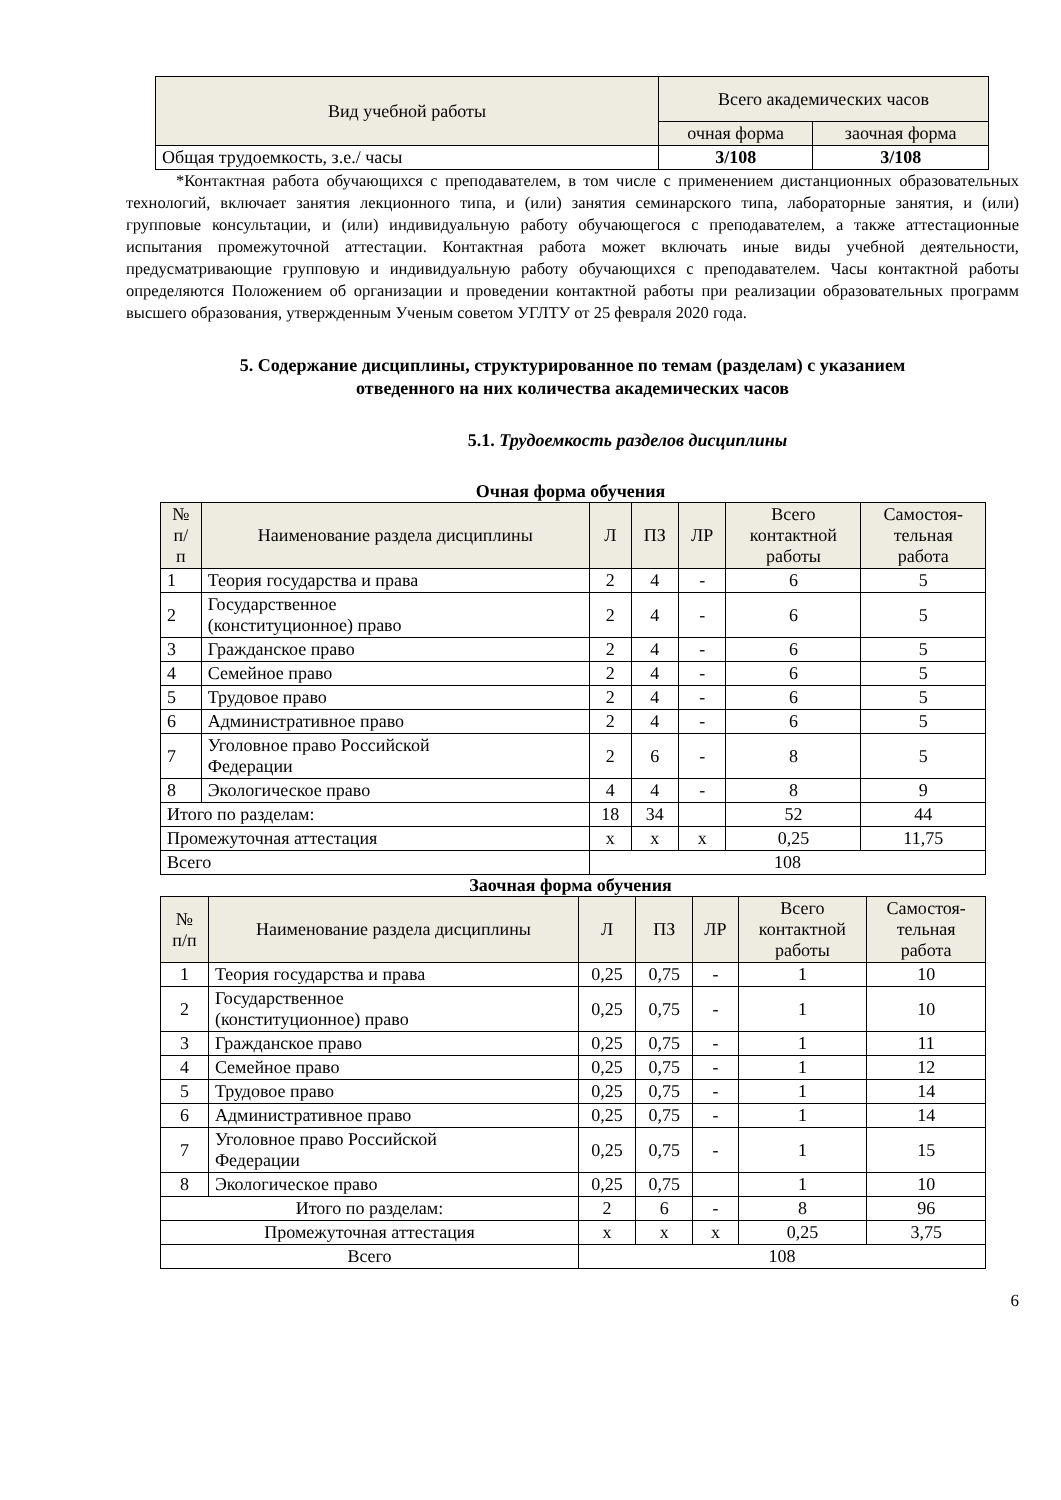| Вид учебной работы | Всего академических часов | |
| --- | --- | --- |
| | очная форма | заочная форма |
| Общая трудоемкость, з.е./ часы | 3/108 | 3/108 |
*Контактная работа обучающихся с преподавателем, в том числе с применением дистанционных образовательных технологий, включает занятия лекционного типа, и (или) занятия семинарского типа, лабораторные занятия, и (или) групповые консультации, и (или) индивидуальную работу обучающегося с преподавателем, а также аттестационные испытания промежуточной аттестации. Контактная работа может включать иные виды учебной деятельности, предусматривающие групповую и индивидуальную работу обучающихся с преподавателем. Часы контактной работы определяются Положением об организации и проведении контактной работы при реализации образовательных программ высшего образования, утвержденным Ученым советом УГЛТУ от 25 февраля 2020 года.
5. Содержание дисциплины, структурированное по темам (разделам) с указанием
отведенного на них количества академических часов
5.1. Трудоемкость разделов дисциплины
Очная форма обучения
| № п/ п | Наименование раздела дисциплины | Л | ПЗ | ЛР | Всего контактной работы | Самостоя- тельная работа |
| --- | --- | --- | --- | --- | --- | --- |
| 1 | Теория государства и права | 2 | 4 | - | 6 | 5 |
| 2 | Государственное (конституционное) право | 2 | 4 | - | 6 | 5 |
| 3 | Гражданское право | 2 | 4 | - | 6 | 5 |
| 4 | Семейное право | 2 | 4 | - | 6 | 5 |
| 5 | Трудовое право | 2 | 4 | - | 6 | 5 |
| 6 | Административное право | 2 | 4 | - | 6 | 5 |
| 7 | Уголовное право Российской Федерации | 2 | 6 | - | 8 | 5 |
| 8 | Экологическое право | 4 | 4 | - | 8 | 9 |
| Итого по разделам: | | 18 | 34 | | 52 | 44 |
| Промежуточная аттестация | | x | x | x | 0,25 | 11,75 |
| Всего | | 108 | | | | |
Заочная форма обучения
| № п/п | Наименование раздела дисциплины | Л | ПЗ | ЛР | Всего контактной работы | Самостоя- тельная работа |
| --- | --- | --- | --- | --- | --- | --- |
| 1 | Теория государства и права | 0,25 | 0,75 | - | 1 | 10 |
| 2 | Государственное (конституционное) право | 0,25 | 0,75 | - | 1 | 10 |
| 3 | Гражданское право | 0,25 | 0,75 | - | 1 | 11 |
| 4 | Семейное право | 0,25 | 0,75 | - | 1 | 12 |
| 5 | Трудовое право | 0,25 | 0,75 | - | 1 | 14 |
| 6 | Административное право | 0,25 | 0,75 | - | 1 | 14 |
| 7 | Уголовное право Российской Федерации | 0,25 | 0,75 | - | 1 | 15 |
| 8 | Экологическое право | 0,25 | 0,75 | | 1 | 10 |
| Итого по разделам: | | 2 | 6 | - | 8 | 96 |
| Промежуточная аттестация | | x | x | x | 0,25 | 3,75 |
| Всего | | 108 | | | | |
6